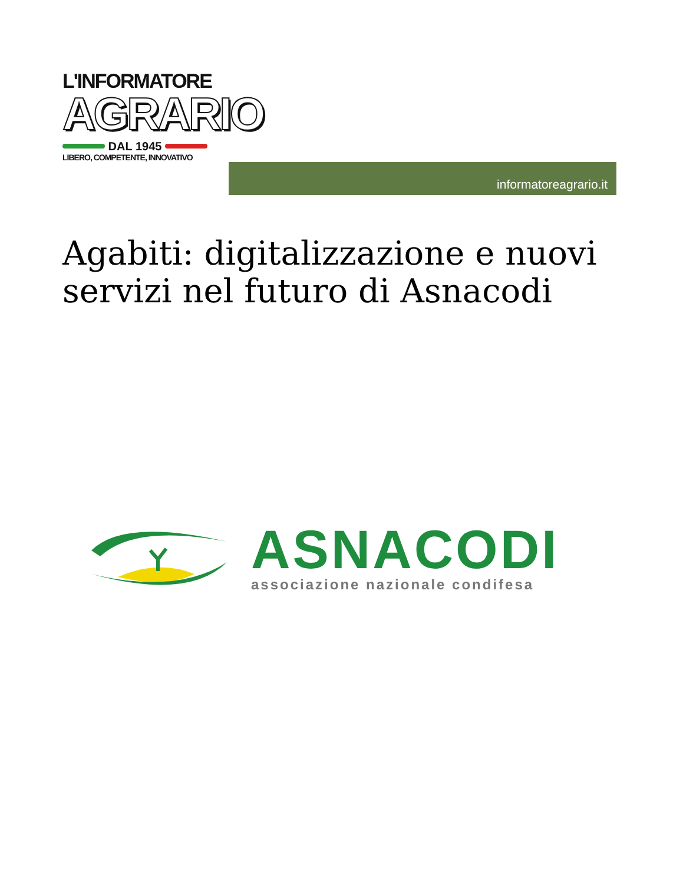L'INFORMATORE
AGRARIO
DAL 1945
LIBERO, COMPETENTE, INNOVATIVO
informatoreagrario.it
Agabiti: digitalizzazione e nuovi servizi nel futuro di Asnacodi
ASNACODI
associazione nazionale condifesa